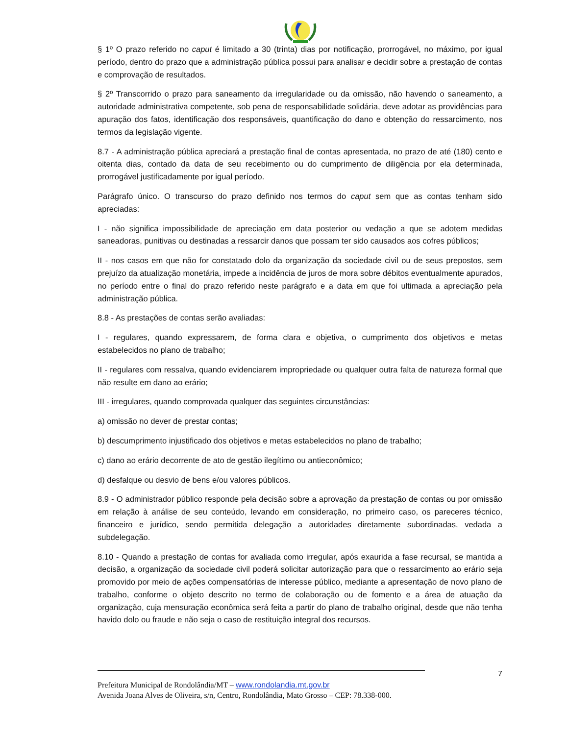§ 1º O prazo referido no caput é limitado a 30 (trinta) dias por notificação, prorrogável, no máximo, por igual período, dentro do prazo que a administração pública possui para analisar e decidir sobre a prestação de contas e comprovação de resultados.
§ 2º Transcorrido o prazo para saneamento da irregularidade ou da omissão, não havendo o saneamento, a autoridade administrativa competente, sob pena de responsabilidade solidária, deve adotar as providências para apuração dos fatos, identificação dos responsáveis, quantificação do dano e obtenção do ressarcimento, nos termos da legislação vigente.
8.7 - A administração pública apreciará a prestação final de contas apresentada, no prazo de até (180) cento e oitenta dias, contado da data de seu recebimento ou do cumprimento de diligência por ela determinada, prorrogável justificadamente por igual período.
Parágrafo único. O transcurso do prazo definido nos termos do caput sem que as contas tenham sido apreciadas:
I - não significa impossibilidade de apreciação em data posterior ou vedação a que se adotem medidas saneadoras, punitivas ou destinadas a ressarcir danos que possam ter sido causados aos cofres públicos;
II - nos casos em que não for constatado dolo da organização da sociedade civil ou de seus prepostos, sem prejuízo da atualização monetária, impede a incidência de juros de mora sobre débitos eventualmente apurados, no período entre o final do prazo referido neste parágrafo e a data em que foi ultimada a apreciação pela administração pública.
8.8 - As prestações de contas serão avaliadas:
I - regulares, quando expressarem, de forma clara e objetiva, o cumprimento dos objetivos e metas estabelecidos no plano de trabalho;
II - regulares com ressalva, quando evidenciarem impropriedade ou qualquer outra falta de natureza formal que não resulte em dano ao erário;
III - irregulares, quando comprovada qualquer das seguintes circunstâncias:
a) omissão no dever de prestar contas;
b) descumprimento injustificado dos objetivos e metas estabelecidos no plano de trabalho;
c) dano ao erário decorrente de ato de gestão ilegítimo ou antieconômico;
d) desfalque ou desvio de bens e/ou valores públicos.
8.9 - O administrador público responde pela decisão sobre a aprovação da prestação de contas ou por omissão em relação à análise de seu conteúdo, levando em consideração, no primeiro caso, os pareceres técnico, financeiro e jurídico, sendo permitida delegação a autoridades diretamente subordinadas, vedada a subdelegação.
8.10 - Quando a prestação de contas for avaliada como irregular, após exaurida a fase recursal, se mantida a decisão, a organização da sociedade civil poderá solicitar autorização para que o ressarcimento ao erário seja promovido por meio de ações compensatórias de interesse público, mediante a apresentação de novo plano de trabalho, conforme o objeto descrito no termo de colaboração ou de fomento e a área de atuação da organização, cuja mensuração econômica será feita a partir do plano de trabalho original, desde que não tenha havido dolo ou fraude e não seja o caso de restituição integral dos recursos.
7
Prefeitura Municipal de Rondolândia/MT – www.rondolandia.mt.gov.br
Avenida Joana Alves de Oliveira, s/n, Centro, Rondolândia, Mato Grosso – CEP: 78.338-000.